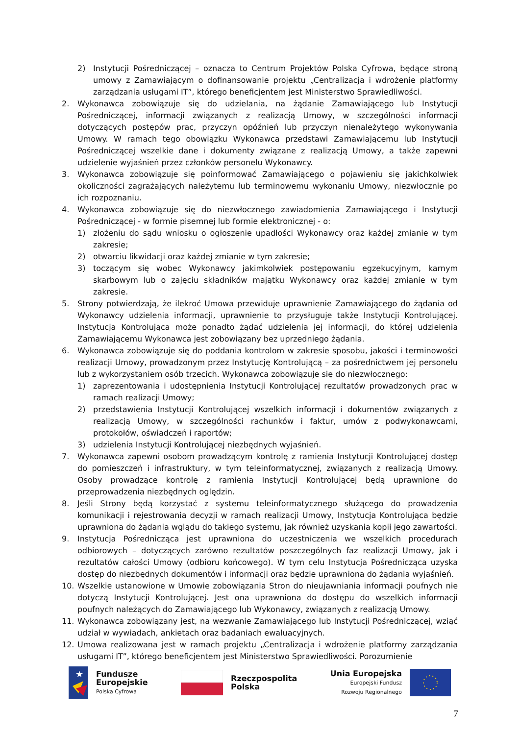2) Instytucji Pośredniczącej – oznacza to Centrum Projektów Polska Cyfrowa, będące stroną umowy z Zamawiającym o dofinansowanie projektu „Centralizacja i wdrożenie platformy zarządzania usługami IT”, którego beneficjentem jest Ministerstwo Sprawiedliwości.
2. Wykonawca zobowiązuje się do udzielania, na żądanie Zamawiającego lub Instytucji Pośredniczącej, informacji związanych z realizacją Umowy, w szczególności informacji dotyczących postępów prac, przyczyn opóźnień lub przyczyn nienależytego wykonywania Umowy. W ramach tego obowiązku Wykonawca przedstawi Zamawiającemu lub Instytucji Pośredniczącej wszelkie dane i dokumenty związane z realizacją Umowy, a także zapewni udzielenie wyjaśnień przez członków personelu Wykonawcy.
3. Wykonawca zobowiązuje się poinformować Zamawiającego o pojawieniu się jakichkolwiek okoliczności zagrażających należytemu lub terminowemu wykonaniu Umowy, niezwłocznie po ich rozpoznaniu.
4. Wykonawca zobowiązuje się do niezwłocznego zawiadomienia Zamawiającego i Instytucji Pośredniczącej - w formie pisemnej lub formie elektronicznej - o:
1) złożeniu do sądu wniosku o ogłoszenie upadłości Wykonawcy oraz każdej zmianie w tym zakresie;
2) otwarciu likwidacji oraz każdej zmianie w tym zakresie;
3) toczącym się wobec Wykonawcy jakimkolwiek postępowaniu egzekucyjnym, karnym skarbowym lub o zajęciu składników majątku Wykonawcy oraz każdej zmianie w tym zakresie.
5. Strony potwierdzają, że ilekroć Umowa przewiduje uprawnienie Zamawiającego do żądania od Wykonawcy udzielenia informacji, uprawnienie to przysługuje także Instytucji Kontrolującej. Instytucja Kontrolująca może ponadto żądać udzielenia jej informacji, do której udzielenia Zamawiającemu Wykonawca jest zobowiązany bez uprzedniego żądania.
6. Wykonawca zobowiązuje się do poddania kontrolom w zakresie sposobu, jakości i terminowości realizacji Umowy, prowadzonym przez Instytucję Kontrolującą – za pośrednictwem jej personelu lub z wykorzystaniem osób trzecich. Wykonawca zobowiązuje się do niezwłocznego:
1) zaprezentowania i udostępnienia Instytucji Kontrolującej rezultatów prowadzonych prac w ramach realizacji Umowy;
2) przedstawienia Instytucji Kontrolującej wszelkich informacji i dokumentów związanych z realizacją Umowy, w szczególności rachunków i faktur, umów z podwykonawcami, protokołów, oświadczeń i raportów;
3) udzielenia Instytucji Kontrolującej niezbędnych wyjaśnień.
7. Wykonawca zapewni osobom prowadzącym kontrolę z ramienia Instytucji Kontrolującej dostęp do pomieszczeń i infrastruktury, w tym teleinformatycznej, związanych z realizacją Umowy. Osoby prowadzące kontrolę z ramienia Instytucji Kontrolującej będą uprawnione do przeprowadzenia niezbędnych oględzin.
8. Jeśli Strony będą korzystać z systemu teleinformatycznego służącego do prowadzenia komunikacji i rejestrowania decyzji w ramach realizacji Umowy, Instytucja Kontrolująca będzie uprawniona do żądania wglądu do takiego systemu, jak również uzyskania kopii jego zawartości.
9. Instytucja Pośrednicząca jest uprawniona do uczestniczenia we wszelkich procedurach odbiorowych – dotyczących zarówno rezultatów poszczególnych faz realizacji Umowy, jak i rezultatów całości Umowy (odbioru końcowego). W tym celu Instytucja Pośrednicząca uzyska dostęp do niezbędnych dokumentów i informacji oraz będzie uprawniona do żądania wyjaśnień.
10. Wszelkie ustanowione w Umowie zobowiązania Stron do nieujawniania informacji poufnych nie dotyczą Instytucji Kontrolującej. Jest ona uprawniona do dostępu do wszelkich informacji poufnych należących do Zamawiającego lub Wykonawcy, związanych z realizacją Umowy.
11. Wykonawca zobowiązany jest, na wezwanie Zamawiającego lub Instytucji Pośredniczącej, wziąć udział w wywiadach, ankietach oraz badaniach ewaluacyjnych.
12. Umowa realizowana jest w ramach projektu „Centralizacja i wdrożenie platformy zarządzania usługami IT”, którego beneficjentem jest Ministerstwo Sprawiedliwości. Porozumienie
★
Fundusze
Europejskie
Polska Cyfrowa
Rzeczpospolita
Polska
Unia Europejska
Europejski Fundusz
Rozwoju Regionalnego
7